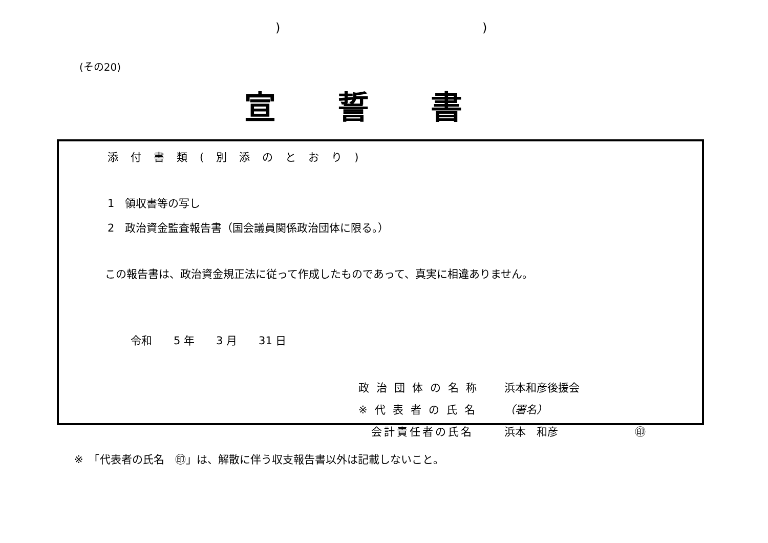) )
(その20)
宣誓書
添付書類(別添のとおり)
1　領収書等の写し
2　政治資金監査報告書（国会議員関係政治団体に限る。）
この報告書は、政治資金規正法に従って作成したものであって、真実に相違ありません。
令和　　5 年　　3 月　　31 日
政治団体の名称 浜本和彦後援会
※代表者の氏名 （署名）
　会計責任者の氏名 浜本　和彦 ㊞
※　「代表者の氏名　㊞」は、解散に伴う収支報告書以外は記載しないこと。